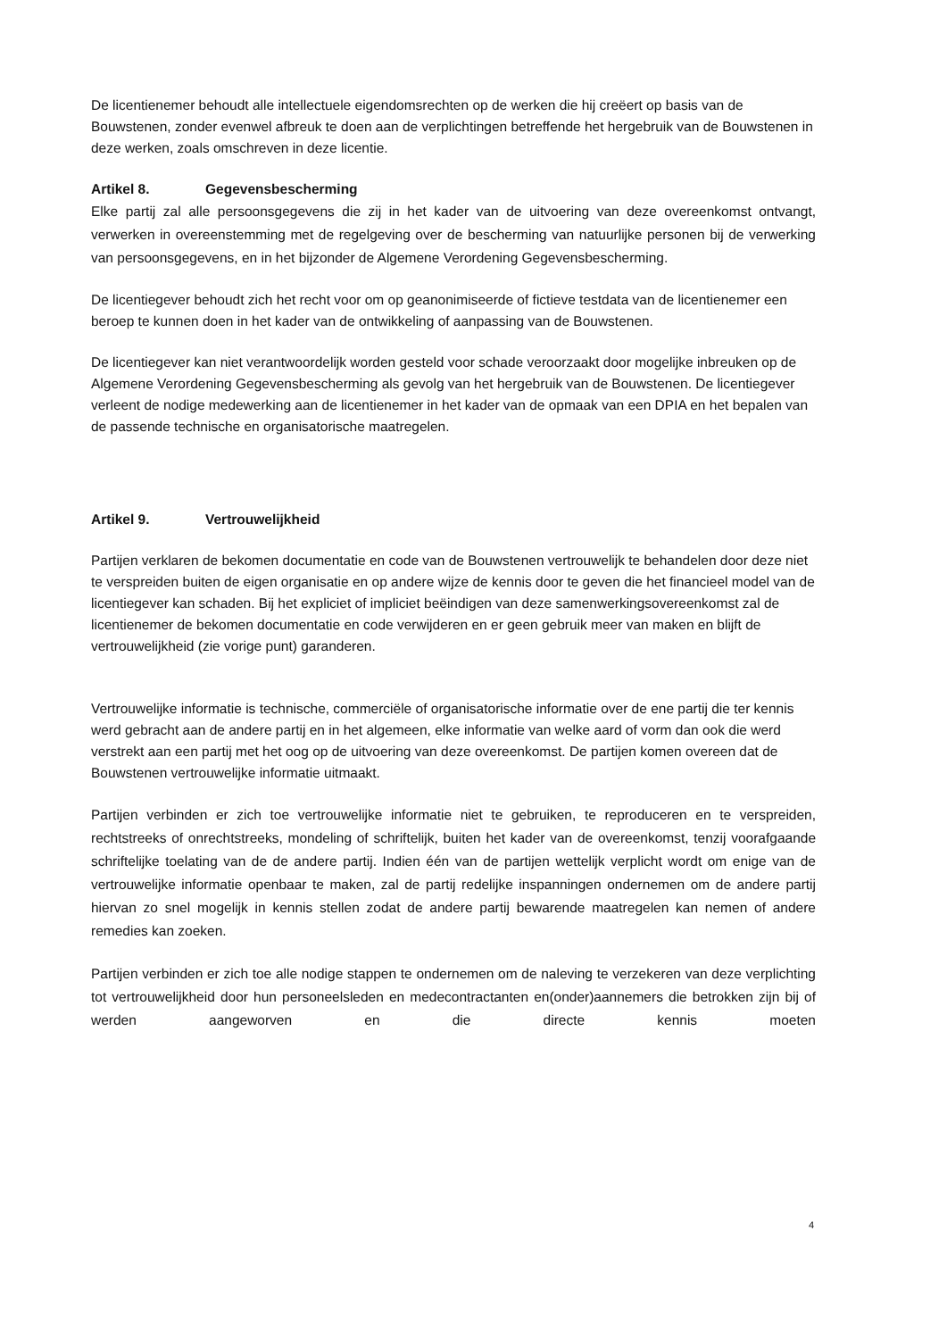De licentienemer behoudt alle intellectuele eigendomsrechten op de werken die hij creëert op basis van de Bouwstenen, zonder evenwel afbreuk te doen aan de verplichtingen betreffende het hergebruik van de Bouwstenen in deze werken, zoals omschreven in deze licentie.
Artikel 8. Gegevensbescherming
Elke partij zal alle persoonsgegevens die zij in het kader van de uitvoering van deze overeenkomst ontvangt, verwerken in overeenstemming met de regelgeving over de bescherming van natuurlijke personen bij de verwerking van persoonsgegevens, en in het bijzonder de Algemene Verordening Gegevensbescherming.
De licentiegever behoudt zich het recht voor om op geanonimiseerde of fictieve testdata van de licentienemer een beroep te kunnen doen in het kader van de ontwikkeling of aanpassing van de Bouwstenen.
De licentiegever kan niet verantwoordelijk worden gesteld voor schade veroorzaakt door mogelijke inbreuken op de Algemene Verordening Gegevensbescherming als gevolg van het hergebruik van de Bouwstenen. De licentiegever verleent de nodige medewerking aan de licentienemer in het kader van de opmaak van een DPIA en het bepalen van de passende technische en organisatorische maatregelen.
Artikel 9. Vertrouwelijkheid
Partijen verklaren de bekomen documentatie en code van de Bouwstenen vertrouwelijk te behandelen door deze niet te verspreiden buiten de eigen organisatie en op andere wijze de kennis door te geven die het financieel model van de licentiegever kan schaden. Bij het expliciet of impliciet beëindigen van deze samenwerkingsovereenkomst zal de licentienemer de bekomen documentatie en code verwijderen en er geen gebruik meer van maken en blijft de vertrouwelijkheid (zie vorige punt) garanderen.
Vertrouwelijke informatie is technische, commerciële of organisatorische informatie over de ene partij die ter kennis werd gebracht aan de andere partij en in het algemeen, elke informatie van welke aard of vorm dan ook die werd verstrekt aan een partij met het oog op de uitvoering van deze overeenkomst. De partijen komen overeen dat de Bouwstenen vertrouwelijke informatie uitmaakt.
Partijen verbinden er zich toe vertrouwelijke informatie niet te gebruiken, te reproduceren en te verspreiden, rechtstreeks of onrechtstreeks, mondeling of schriftelijk, buiten het kader van de overeenkomst, tenzij voorafgaande schriftelijke toelating van de de andere partij. Indien één van de partijen wettelijk verplicht wordt om enige van de vertrouwelijke informatie openbaar te maken, zal de partij redelijke inspanningen ondernemen om de andere partij hiervan zo snel mogelijk in kennis stellen zodat de andere partij bewarende maatregelen kan nemen of andere remedies kan zoeken.
Partijen verbinden er zich toe alle nodige stappen te ondernemen om de naleving te verzekeren van deze verplichting tot vertrouwelijkheid door hun personeelsleden en medecontractanten en(onder)aannemers die betrokken zijn bij of werden aangeworven en die directe kennis moeten
4